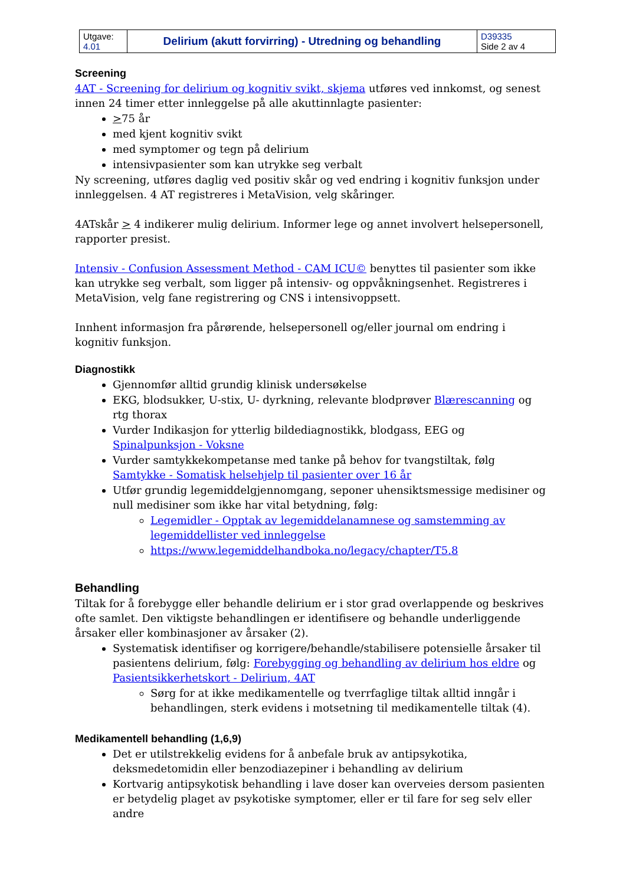| Utgave: 4.01 | Delirium (akutt forvirring) - Utredning og behandling | D39335 Side 2 av 4 |
Screening
4AT - Screening for delirium og kognitiv svikt, skjema utføres ved innkomst, og senest innen 24 timer etter innleggelse på alle akuttinnlagte pasienter:
>75 år
med kjent kognitiv svikt
med symptomer og tegn på delirium
intensivpasienter som kan utrykke seg verbalt
Ny screening, utføres daglig ved positiv skår og ved endring i kognitiv funksjon under innleggelsen. 4 AT registreres i MetaVision, velg skåringer.
4ATskår > 4 indikerer mulig delirium. Informer lege og annet involvert helsepersonell, rapporter presist.
Intensiv - Confusion Assessment Method - CAM ICU© benyttes til pasienter som ikke kan utrykke seg verbalt, som ligger på intensiv- og oppvåkningsenhet. Registreres i MetaVision, velg fane registrering og CNS i intensivoppsett.
Innhent informasjon fra pårørende, helsepersonell og/eller journal om endring i kognitiv funksjon.
Diagnostikk
Gjennomfør alltid grundig klinisk undersøkelse
EKG, blodsukker, U-stix, U- dyrkning, relevante blodprøver Blærescanning og rtg thorax
Vurder Indikasjon for ytterlig bildediagnostikk, blodgass, EEG og Spinalpunksjon - Voksne
Vurder samtykkekompetanse med tanke på behov for tvangstiltak, følg Samtykke - Somatisk helsehjelp til pasienter over 16 år
Utfør grundig legemiddelgjennomgang, seponer uhensiktsmessige medisiner og null medisiner som ikke har vital betydning, følg:
Legemidler - Opptak av legemiddelanamnese og samstemming av legemiddellister ved innleggelse
https://www.legemiddelhandboka.no/legacy/chapter/T5.8
Behandling
Tiltak for å forebygge eller behandle delirium er i stor grad overlappende og beskrives ofte samlet. Den viktigste behandlingen er identifisere og behandle underliggende årsaker eller kombinasjoner av årsaker (2).
Systematisk identifiser og korrigere/behandle/stabilisere potensielle årsaker til pasientens delirium, følg: Forebygging og behandling av delirium hos eldre og Pasientsikkerhetskort - Delirium, 4AT
Sørg for at ikke medikamentelle og tverrfaglige tiltak alltid inngår i behandlingen, sterk evidens i motsetning til medikamentelle tiltak (4).
Medikamentell behandling (1,6,9)
Det er utilstrekkelig evidens for å anbefale bruk av antipsykotika, deksmedetomidin eller benzodiazepiner i behandling av delirium
Kortvarig antipsykotisk behandling i lave doser kan overveies dersom pasienten er betydelig plaget av psykotiske symptomer, eller er til fare for seg selv eller andre